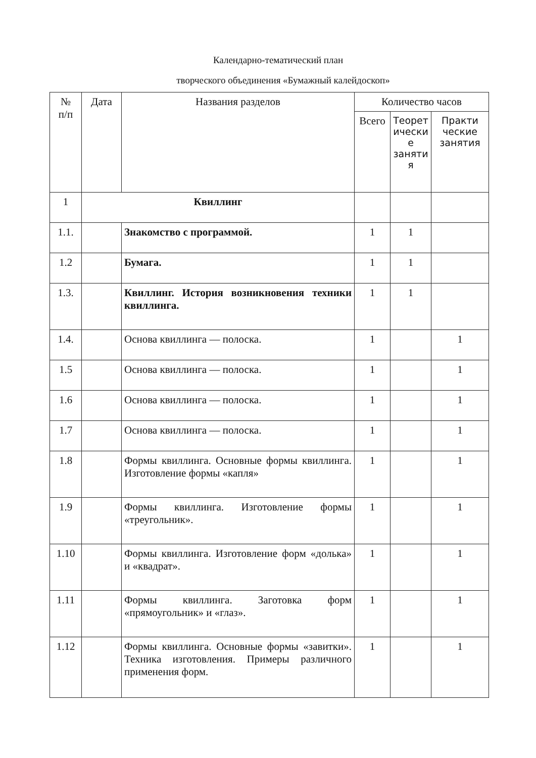Календарно-тематический план
творческого объединения «Бумажный калейдоскоп»
| № п/п | Дата | Названия разделов | Количество часов | | |
| --- | --- | --- | --- | --- | --- |
| | | | Всего | Теорет ически е заняти я | Практи ческие занятия |
| 1 | Квиллинг | | | | |
| 1.1. | | Знакомство с программой. | 1 | 1 | |
| 1.2 | | Бумага. | 1 | 1 | |
| 1.3. | | Квиллинг. История возникновения техники квиллинга. | 1 | 1 | |
| 1.4. | | Основа квиллинга — полоска. | 1 | | 1 |
| 1.5 | | Основа квиллинга — полоска. | 1 | | 1 |
| 1.6 | | Основа квиллинга — полоска. | 1 | | 1 |
| 1.7 | | Основа квиллинга — полоска. | 1 | | 1 |
| 1.8 | | Формы квиллинга. Основные формы квиллинга. Изготовление формы «капля» | 1 | | 1 |
| 1.9 | | Формы квиллинга. Изготовление формы «треугольник». | 1 | | 1 |
| 1.10 | | Формы квиллинга. Изготовление форм «долька» и «квадрат». | 1 | | 1 |
| 1.11 | | Формы квиллинга. Заготовка форм «прямоугольник» и «глаз». | 1 | | 1 |
| 1.12 | | Формы квиллинга. Основные формы «завитки». Техника изготовления. Примеры различного применения форм. | 1 | | 1 |